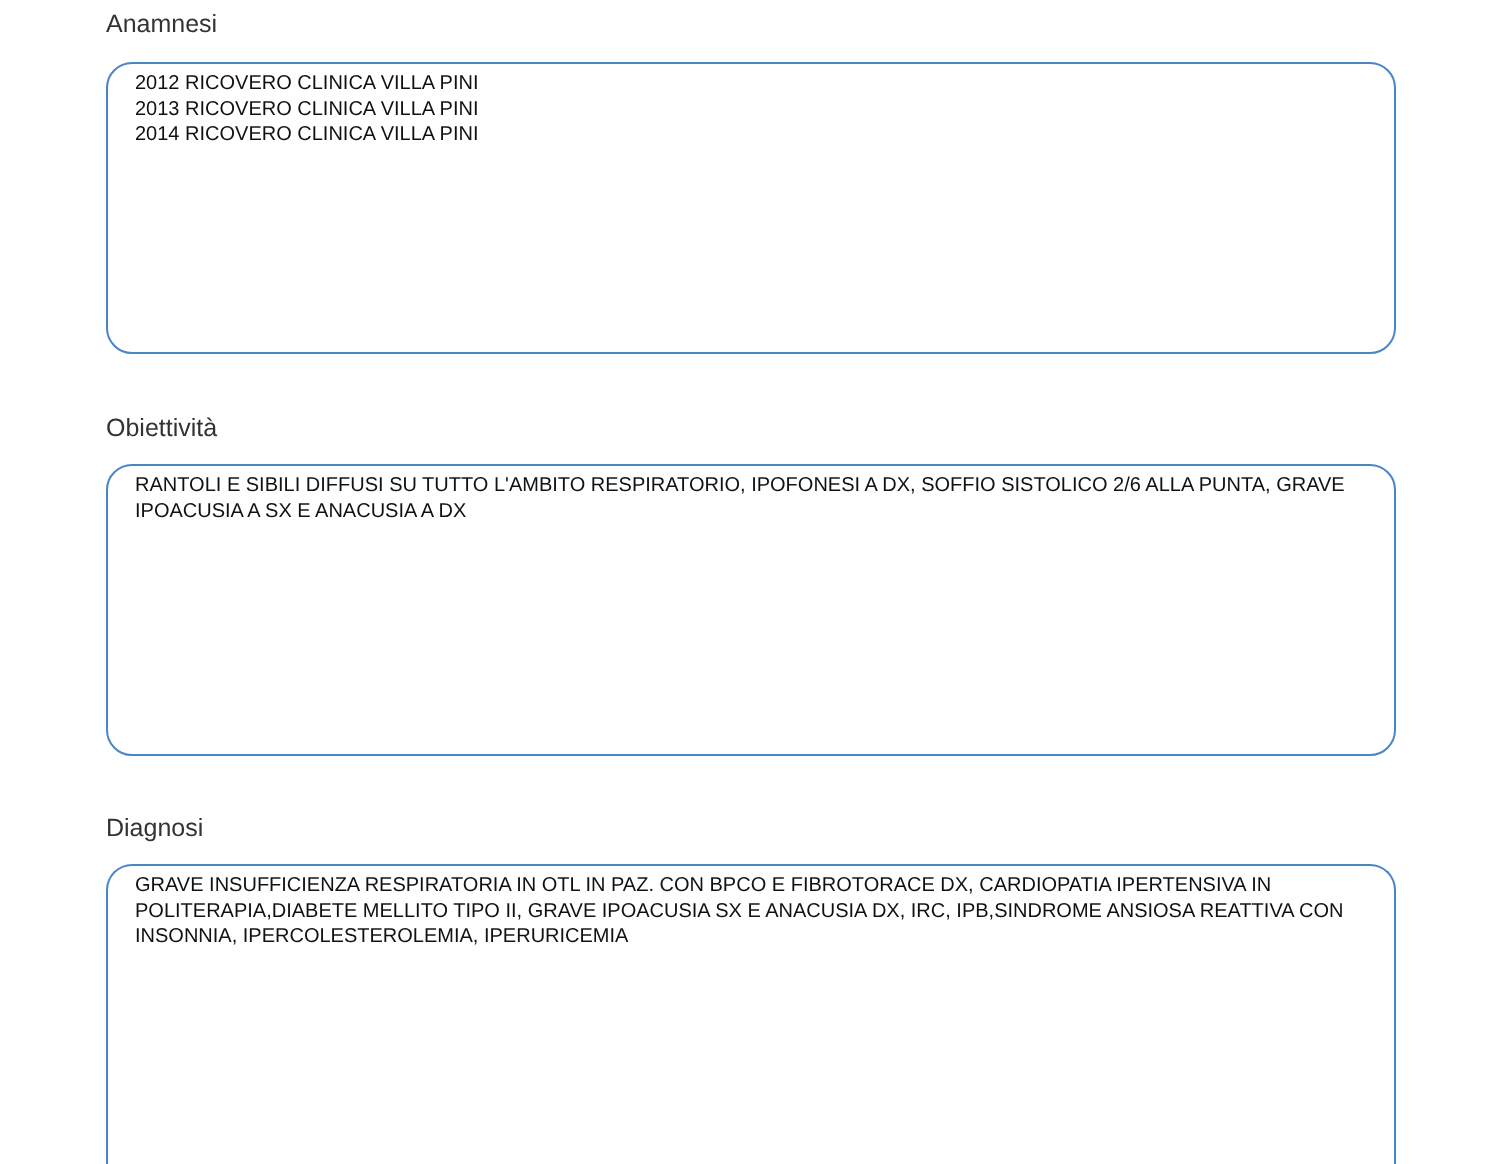Anamnesi
2012 RICOVERO CLINICA VILLA PINI
2013 RICOVERO CLINICA VILLA PINI
2014 RICOVERO CLINICA VILLA PINI
Obiettività
RANTOLI E SIBILI DIFFUSI SU TUTTO L'AMBITO RESPIRATORIO, IPOFONESI A DX, SOFFIO SISTOLICO 2/6 ALLA PUNTA, GRAVE IPOACUSIA A SX E ANACUSIA A DX
Diagnosi
GRAVE INSUFFICIENZA RESPIRATORIA IN OTL IN PAZ. CON BPCO E FIBROTORACE DX, CARDIOPATIA IPERTENSIVA IN POLITERAPIA,DIABETE MELLITO TIPO II, GRAVE IPOACUSIA SX E ANACUSIA DX, IRC, IPB,SINDROME ANSIOSA REATTIVA CON INSONNIA, IPERCOLESTEROLEMIA, IPERURICEMIA